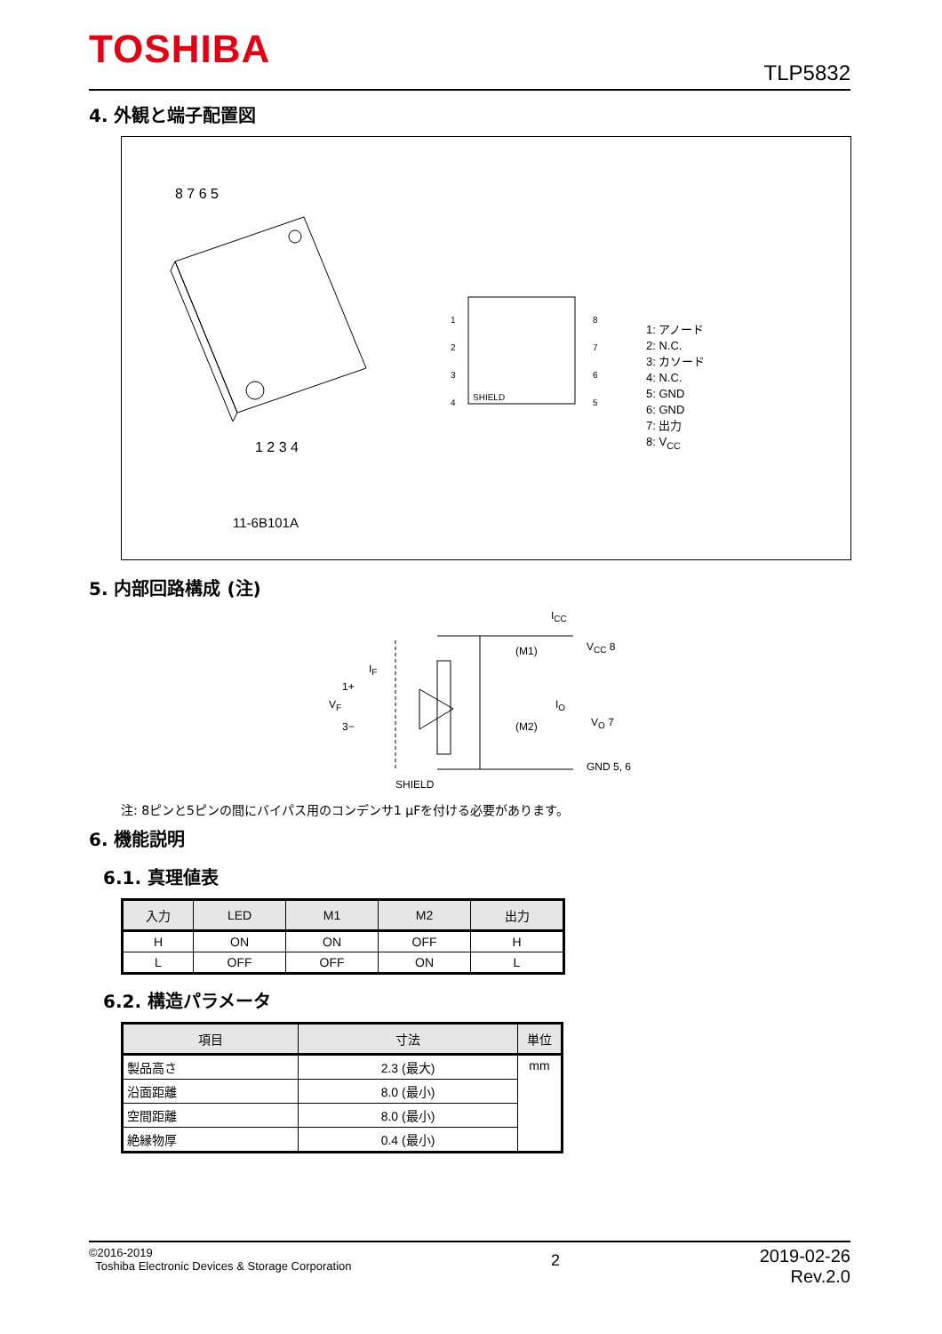TOSHIBA TLP5832
4. 外観と端子配置図
SHIELD
8 7 6 5
1 2 3 4
1
2
3
4
8
7
6
5
1: アノード
2: N.C.
3: カソード
4: N.C.
5: GND
6: GND
7: 出力
8: V<sub>CC</sub>
11-6B101A
5. 内部回路構成 (注)
I<sub>CC</sub>
V<sub>CC</sub> 8
(M1)
(M2)
I<sub>O</sub>
V<sub>O</sub> 7
GND 5, 6
I<sub>F</sub>
1+
V<sub>F</sub>
3−
SHIELD
注: 8ピンと5ピンの間にバイパス用のコンデンサ1 μFを付ける必要があります。
6. 機能説明
6.1. 真理値表
| 入力 | LED | M1 | M2 | 出力 |
| --- | --- | --- | --- | --- |
| H | ON | ON | OFF | H |
| L | OFF | OFF | ON | L |
6.2. 構造パラメータ
| 項目 | 寸法 | 単位 |
| --- | --- | --- |
| 製品高さ | 2.3 (最大) | mm |
| 沿面距離 | 8.0 (最小) | |
| 空間距離 | 8.0 (最小) | |
| 絶縁物厚 | 0.4 (最小) | |
©2016-2019
Toshiba Electronic Devices & Storage Corporation
2
2019-02-26
Rev.2.0